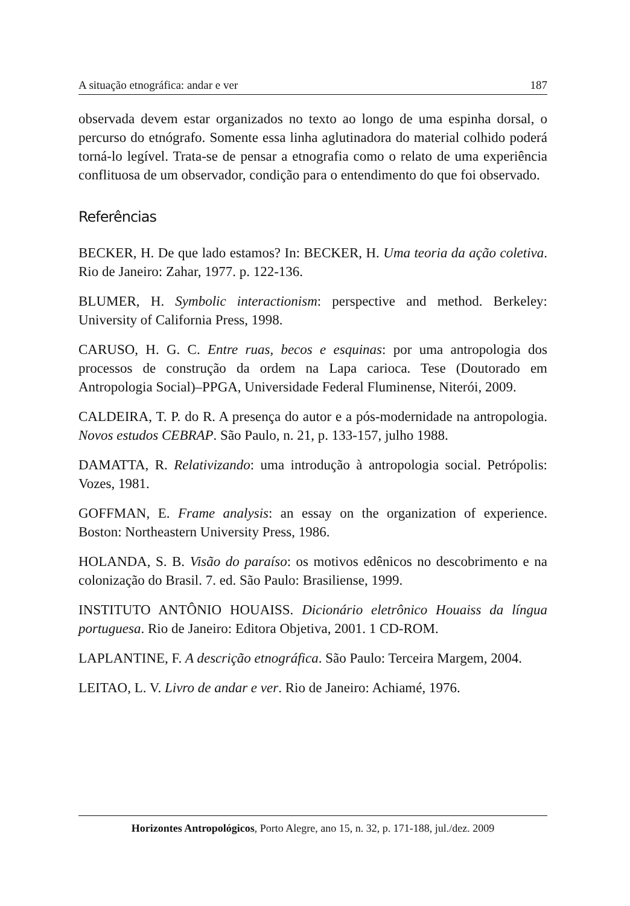A situação etnográfica: andar e ver 187
observada devem estar organizados no texto ao longo de uma espinha dorsal, o percurso do etnógrafo. Somente essa linha aglutinadora do material colhido poderá torná-lo legível. Trata-se de pensar a etnografia como o relato de uma experiência conflituosa de um observador, condição para o entendimento do que foi observado.
Referências
BECKER, H. De que lado estamos? In: BECKER, H. Uma teoria da ação coletiva. Rio de Janeiro: Zahar, 1977. p. 122-136.
BLUMER, H. Symbolic interactionism: perspective and method. Berkeley: University of California Press, 1998.
CARUSO, H. G. C. Entre ruas, becos e esquinas: por uma antropologia dos processos de construção da ordem na Lapa carioca. Tese (Doutorado em Antropologia Social)–PPGA, Universidade Federal Fluminense, Niterói, 2009.
CALDEIRA, T. P. do R. A presença do autor e a pós-modernidade na antropologia. Novos estudos CEBRAP. São Paulo, n. 21, p. 133-157, julho 1988.
DAMATTA, R. Relativizando: uma introdução à antropologia social. Petrópolis: Vozes, 1981.
GOFFMAN, E. Frame analysis: an essay on the organization of experience. Boston: Northeastern University Press, 1986.
HOLANDA, S. B. Visão do paraíso: os motivos edênicos no descobrimento e na colonização do Brasil. 7. ed. São Paulo: Brasiliense, 1999.
INSTITUTO ANTÔNIO HOUAISS. Dicionário eletrônico Houaiss da língua portuguesa. Rio de Janeiro: Editora Objetiva, 2001. 1 CD-ROM.
LAPLANTINE, F. A descrição etnográfica. São Paulo: Terceira Margem, 2004.
LEITAO, L. V. Livro de andar e ver. Rio de Janeiro: Achiamé, 1976.
Horizontes Antropológicos, Porto Alegre, ano 15, n. 32, p. 171-188, jul./dez. 2009